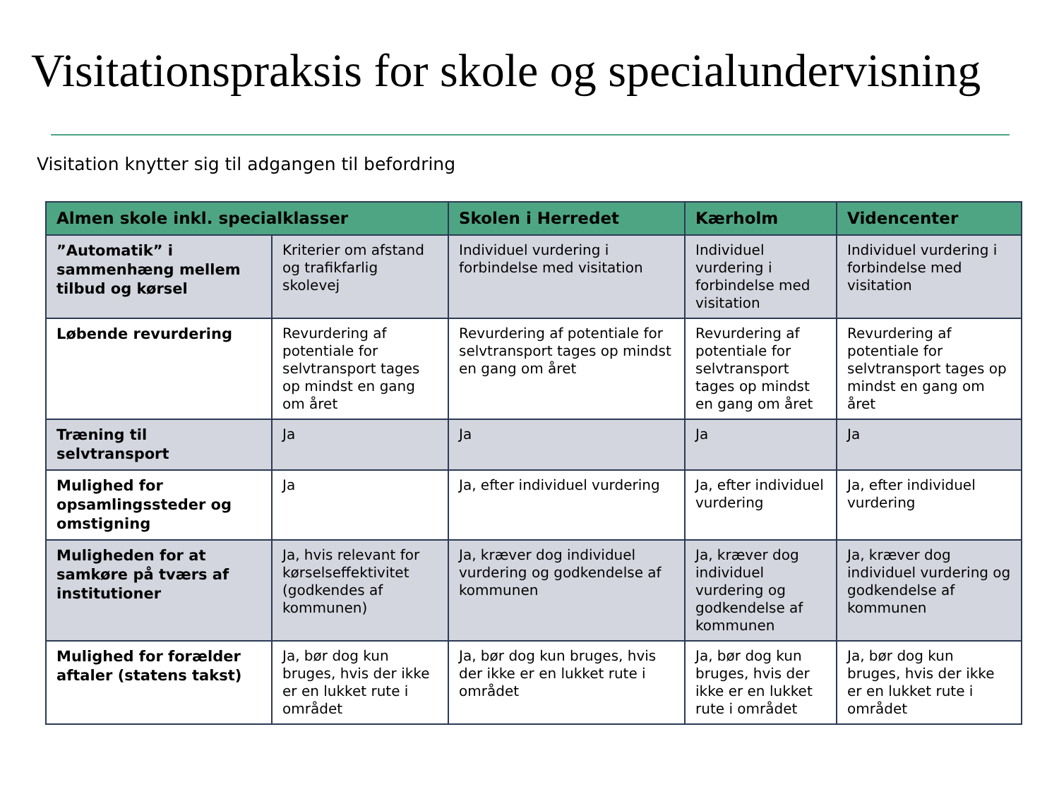Visitationspraksis for skole og specialundervisning
Visitation knytter sig til adgangen til befordring
| Almen skole inkl. specialklasser | | Skolen i Herredet | Kærholm | Videncenter |
| --- | --- | --- | --- | --- |
| ”Automatik” i sammenhæng mellem tilbud og kørsel | Kriterier om afstand og trafikfarlig skolevej | Individuel vurdering i forbindelse med visitation | Individuel vurdering i forbindelse med visitation | Individuel vurdering i forbindelse med visitation |
| Løbende revurdering | Revurdering af potentiale for selvtransport tages op mindst en gang om året | Revurdering af potentiale for selvtransport tages op mindst en gang om året | Revurdering af potentiale for selvtransport tages op mindst en gang om året | Revurdering af potentiale for selvtransport tages op mindst en gang om året |
| Træning til selvtransport | Ja | Ja | Ja | Ja |
| Mulighed for opsamlingssteder og omstigning | Ja | Ja, efter individuel vurdering | Ja, efter individuel vurdering | Ja, efter individuel vurdering |
| Muligheden for at samkøre på tværs af institutioner | Ja, hvis relevant for kørselseffektivitet (godkendes af kommunen) | Ja, kræver dog individuel vurdering og godkendelse af kommunen | Ja, kræver dog individuel vurdering og godkendelse af kommunen | Ja, kræver dog individuel vurdering og godkendelse af kommunen |
| Mulighed for forælder aftaler (statens takst) | Ja, bør dog kun bruges, hvis der ikke er en lukket rute i området | Ja, bør dog kun bruges, hvis der ikke er en lukket rute i området | Ja, bør dog kun bruges, hvis der ikke er en lukket rute i området | Ja, bør dog kun bruges, hvis der ikke er en lukket rute i området |